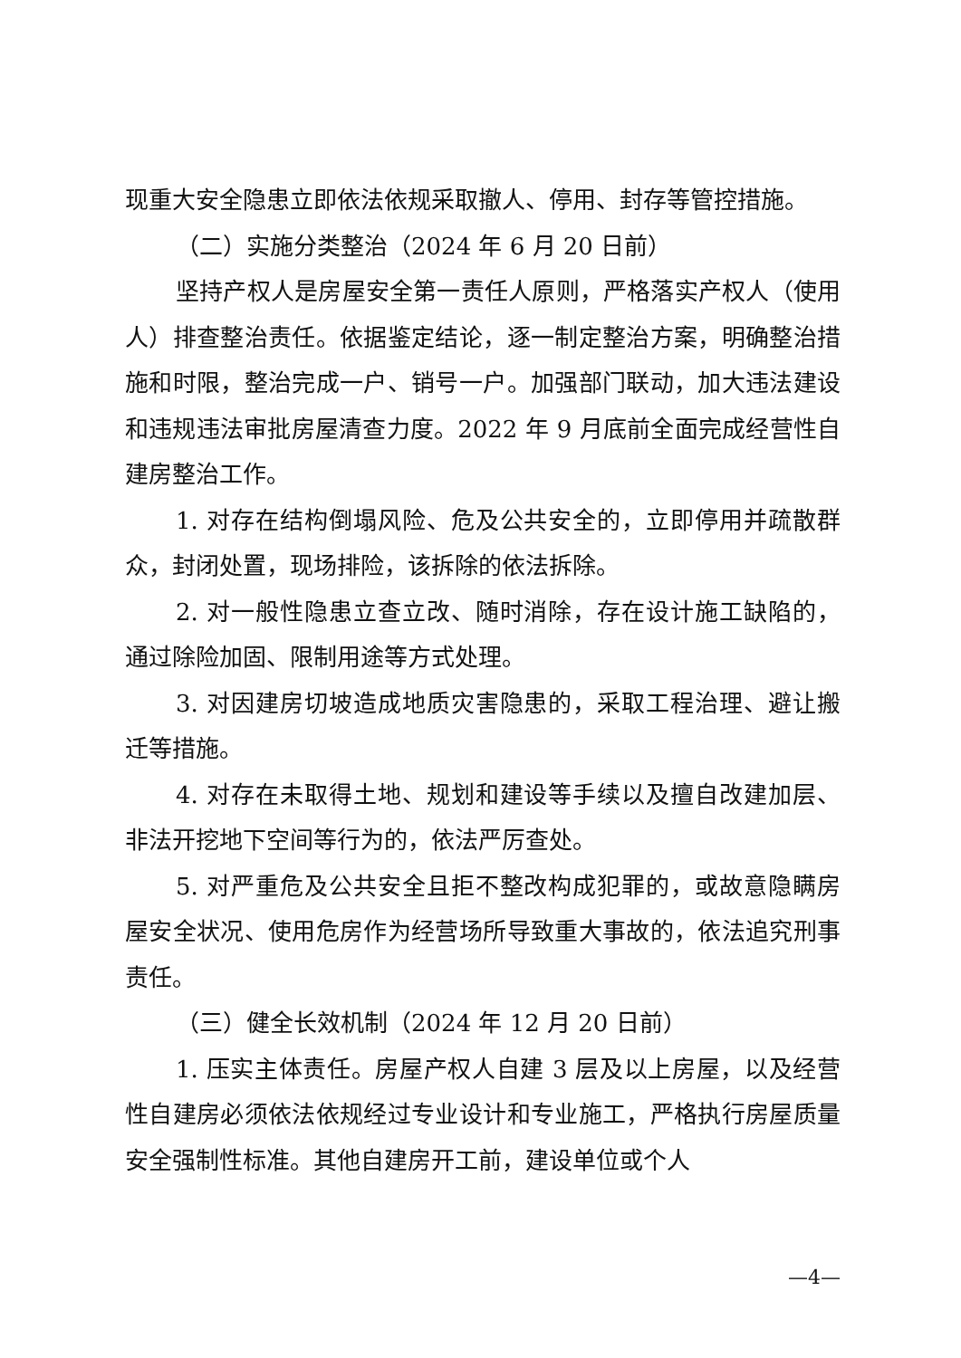现重大安全隐患立即依法依规采取撤人、停用、封存等管控措施。
（二）实施分类整治（2024 年 6 月 20 日前）
坚持产权人是房屋安全第一责任人原则，严格落实产权人（使用人）排查整治责任。依据鉴定结论，逐一制定整治方案，明确整治措施和时限，整治完成一户、销号一户。加强部门联动，加大违法建设和违规违法审批房屋清查力度。2022 年 9 月底前全面完成经营性自建房整治工作。
1. 对存在结构倒塌风险、危及公共安全的，立即停用并疏散群众，封闭处置，现场排险，该拆除的依法拆除。
2. 对一般性隐患立查立改、随时消除，存在设计施工缺陷的，通过除险加固、限制用途等方式处理。
3. 对因建房切坡造成地质灾害隐患的，采取工程治理、避让搬迁等措施。
4. 对存在未取得土地、规划和建设等手续以及擅自改建加层、非法开挖地下空间等行为的，依法严厉查处。
5. 对严重危及公共安全且拒不整改构成犯罪的，或故意隐瞒房屋安全状况、使用危房作为经营场所导致重大事故的，依法追究刑事责任。
（三）健全长效机制（2024 年 12 月 20 日前）
1. 压实主体责任。房屋产权人自建 3 层及以上房屋，以及经营性自建房必须依法依规经过专业设计和专业施工，严格执行房屋质量安全强制性标准。其他自建房开工前，建设单位或个人
—4—